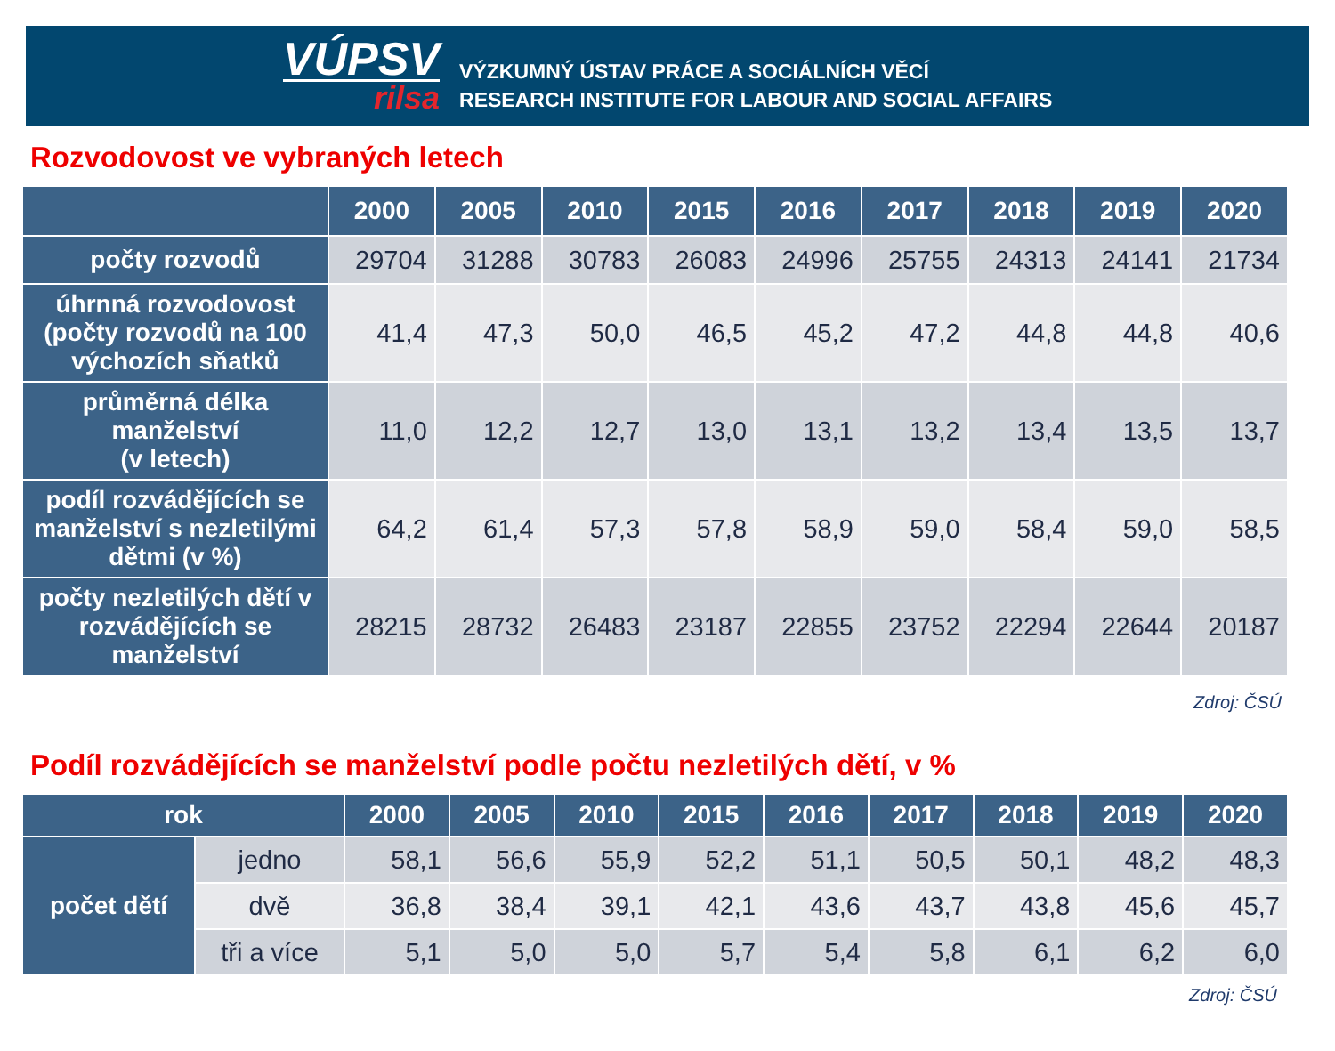VÚPSV
rilsa
VÝZKUMNÝ ÚSTAV PRÁCE A SOCIÁLNÍCH VĚCÍ
RESEARCH INSTITUTE FOR LABOUR AND SOCIAL AFFAIRS
Rozvodovost ve vybraných letech
| | 2000 | 2005 | 2010 | 2015 | 2016 | 2017 | 2018 | 2019 | 2020 |
| --- | --- | --- | --- | --- | --- | --- | --- | --- | --- |
| počty rozvodů | 29704 | 31288 | 30783 | 26083 | 24996 | 25755 | 24313 | 24141 | 21734 |
| úhrnná rozvodovost (počty rozvodů na 100 výchozích sňatků | 41,4 | 47,3 | 50,0 | 46,5 | 45,2 | 47,2 | 44,8 | 44,8 | 40,6 |
| průměrná délka manželství (v letech) | 11,0 | 12,2 | 12,7 | 13,0 | 13,1 | 13,2 | 13,4 | 13,5 | 13,7 |
| podíl rozvádějících se manželství s nezletilými dětmi (v %) | 64,2 | 61,4 | 57,3 | 57,8 | 58,9 | 59,0 | 58,4 | 59,0 | 58,5 |
| počty nezletilých dětí v rozvádějících se manželství | 28215 | 28732 | 26483 | 23187 | 22855 | 23752 | 22294 | 22644 | 20187 |
Zdroj: ČSÚ
Podíl rozvádějících se manželství podle počtu nezletilých dětí, v %
| rok | | 2000 | 2005 | 2010 | 2015 | 2016 | 2017 | 2018 | 2019 | 2020 |
| --- | --- | --- | --- | --- | --- | --- | --- | --- | --- | --- |
| počet dětí | jedno | 58,1 | 56,6 | 55,9 | 52,2 | 51,1 | 50,5 | 50,1 | 48,2 | 48,3 |
| | dvě | 36,8 | 38,4 | 39,1 | 42,1 | 43,6 | 43,7 | 43,8 | 45,6 | 45,7 |
| | tři a více | 5,1 | 5,0 | 5,0 | 5,7 | 5,4 | 5,8 | 6,1 | 6,2 | 6,0 |
Zdroj: ČSÚ